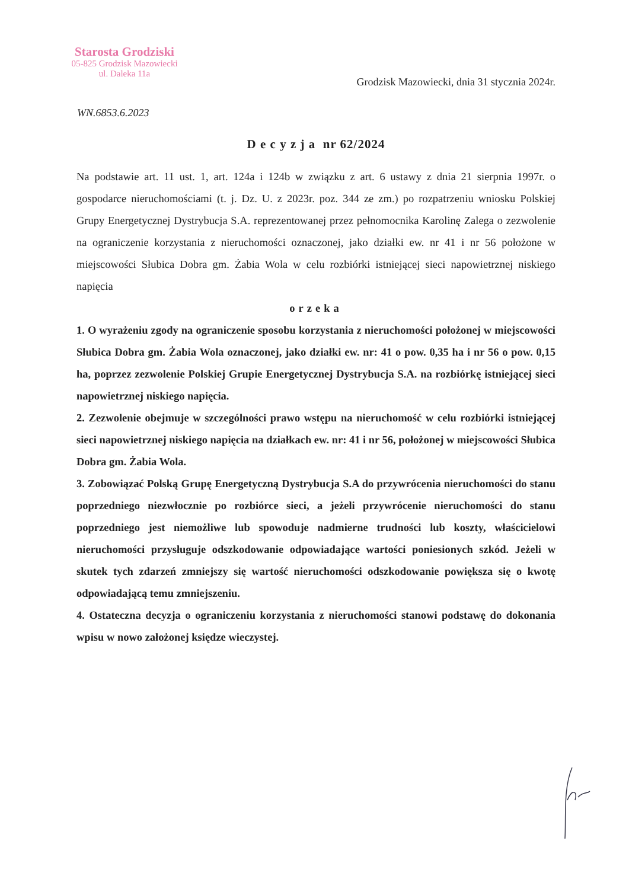Starosta Grodziski
05-825 Grodzisk Mazowiecki
ul. Daleka 11a
Grodzisk Mazowiecki, dnia 31 stycznia 2024r.
WN.6853.6.2023
D e c y z j a nr 62/2024
Na podstawie art. 11 ust. 1, art. 124a i 124b w związku z art. 6 ustawy z dnia 21 sierpnia 1997r. o gospodarce nieruchomościami (t. j. Dz. U. z 2023r. poz. 344 ze zm.) po rozpatrzeniu wniosku Polskiej Grupy Energetycznej Dystrybucja S.A. reprezentowanej przez pełnomocnika Karolinę Zalega o zezwolenie na ograniczenie korzystania z nieruchomości oznaczonej, jako działki ew. nr 41 i nr 56 położone w miejscowości Słubica Dobra gm. Żabia Wola w celu rozbiórki istniejącej sieci napowietrznej niskiego napięcia
orzeka
1. O wyrażeniu zgody na ograniczenie sposobu korzystania z nieruchomości położonej w miejscowości Słubica Dobra gm. Żabia Wola oznaczonej, jako działki ew. nr: 41 o pow. 0,35 ha i nr 56 o pow. 0,15 ha, poprzez zezwolenie Polskiej Grupie Energetycznej Dystrybucja S.A. na rozbiórkę istniejącej sieci napowietrznej niskiego napięcia.
2. Zezwolenie obejmuje w szczególności prawo wstępu na nieruchomość w celu rozbiórki istniejącej sieci napowietrznej niskiego napięcia na działkach ew. nr: 41 i nr 56, położonej w miejscowości Słubica Dobra gm. Żabia Wola.
3. Zobowiązać Polską Grupę Energetyczną Dystrybucja S.A do przywrócenia nieruchomości do stanu poprzedniego niezwłocznie po rozbiórce sieci, a jeżeli przywrócenie nieruchomości do stanu poprzedniego jest niemożliwe lub spowoduje nadmierne trudności lub koszty, właścicielowi nieruchomości przysługuje odszkodowanie odpowiadające wartości poniesionych szkód. Jeżeli w skutek tych zdarzeń zmniejszy się wartość nieruchomości odszkodowanie powiększa się o kwotę odpowiadającą temu zmniejszeniu.
4. Ostateczna decyzja o ograniczeniu korzystania z nieruchomości stanowi podstawę do dokonania wpisu w nowo założonej księdze wieczystej.